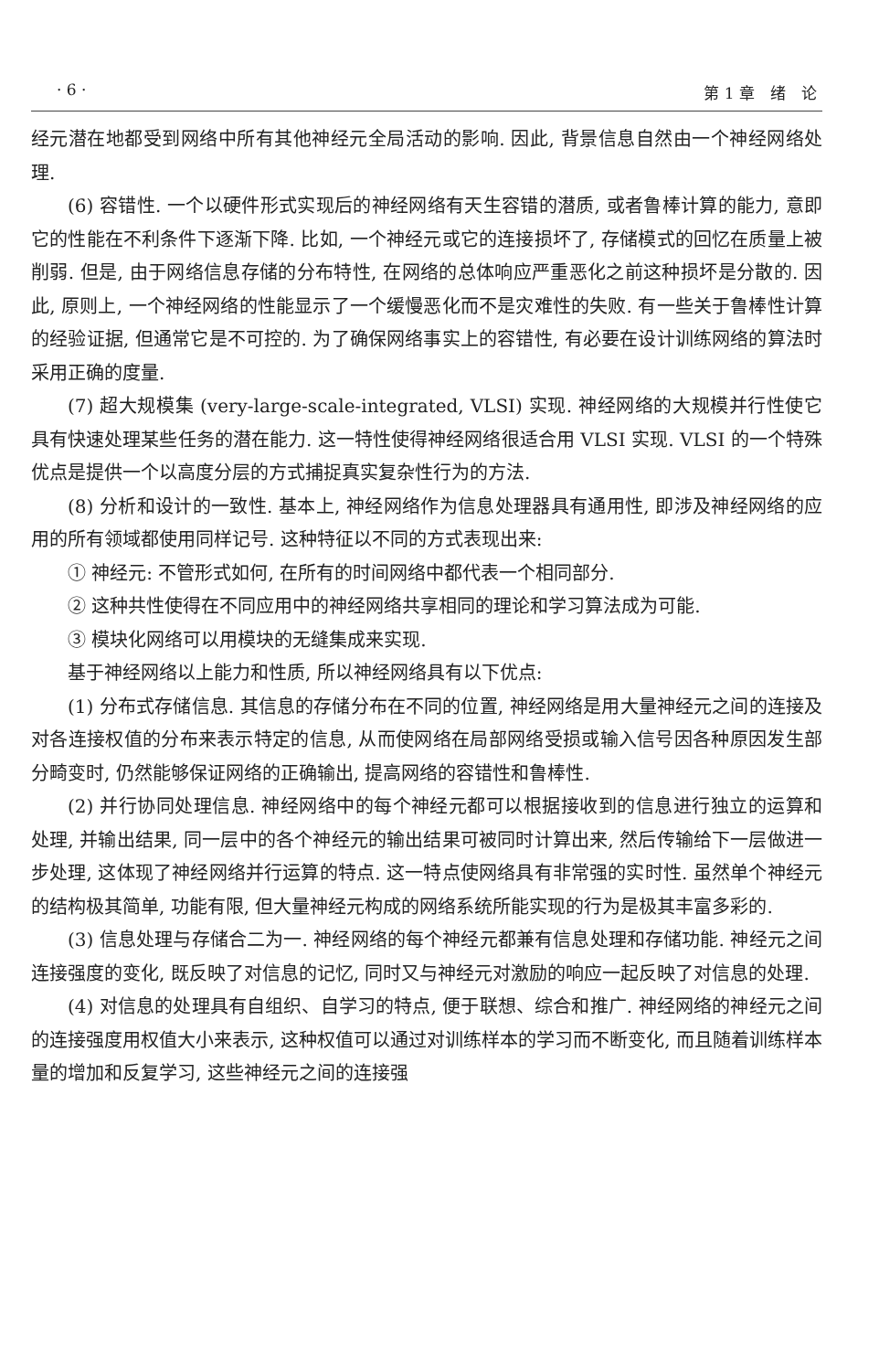· 6 · 第 1 章　绪　论
经元潜在地都受到网络中所有其他神经元全局活动的影响. 因此, 背景信息自然由一个神经网络处理.
(6) 容错性. 一个以硬件形式实现后的神经网络有天生容错的潜质, 或者鲁棒计算的能力, 意即它的性能在不利条件下逐渐下降. 比如, 一个神经元或它的连接损坏了, 存储模式的回忆在质量上被削弱. 但是, 由于网络信息存储的分布特性, 在网络的总体响应严重恶化之前这种损坏是分散的. 因此, 原则上, 一个神经网络的性能显示了一个缓慢恶化而不是灾难性的失败. 有一些关于鲁棒性计算的经验证据, 但通常它是不可控的. 为了确保网络事实上的容错性, 有必要在设计训练网络的算法时采用正确的度量.
(7) 超大规模集 (very-large-scale-integrated, VLSI) 实现. 神经网络的大规模并行性使它具有快速处理某些任务的潜在能力. 这一特性使得神经网络很适合用 VLSI 实现. VLSI 的一个特殊优点是提供一个以高度分层的方式捕捉真实复杂性行为的方法.
(8) 分析和设计的一致性. 基本上, 神经网络作为信息处理器具有通用性, 即涉及神经网络的应用的所有领域都使用同样记号. 这种特征以不同的方式表现出来:
① 神经元: 不管形式如何, 在所有的时间网络中都代表一个相同部分.
② 这种共性使得在不同应用中的神经网络共享相同的理论和学习算法成为可能.
③ 模块化网络可以用模块的无缝集成来实现.
基于神经网络以上能力和性质, 所以神经网络具有以下优点:
(1) 分布式存储信息. 其信息的存储分布在不同的位置, 神经网络是用大量神经元之间的连接及对各连接权值的分布来表示特定的信息, 从而使网络在局部网络受损或输入信号因各种原因发生部分畸变时, 仍然能够保证网络的正确输出, 提高网络的容错性和鲁棒性.
(2) 并行协同处理信息. 神经网络中的每个神经元都可以根据接收到的信息进行独立的运算和处理, 并输出结果, 同一层中的各个神经元的输出结果可被同时计算出来, 然后传输给下一层做进一步处理, 这体现了神经网络并行运算的特点. 这一特点使网络具有非常强的实时性. 虽然单个神经元的结构极其简单, 功能有限, 但大量神经元构成的网络系统所能实现的行为是极其丰富多彩的.
(3) 信息处理与存储合二为一. 神经网络的每个神经元都兼有信息处理和存储功能. 神经元之间连接强度的变化, 既反映了对信息的记忆, 同时又与神经元对激励的响应一起反映了对信息的处理.
(4) 对信息的处理具有自组织、自学习的特点, 便于联想、综合和推广. 神经网络的神经元之间的连接强度用权值大小来表示, 这种权值可以通过对训练样本的学习而不断变化, 而且随着训练样本量的增加和反复学习, 这些神经元之间的连接强